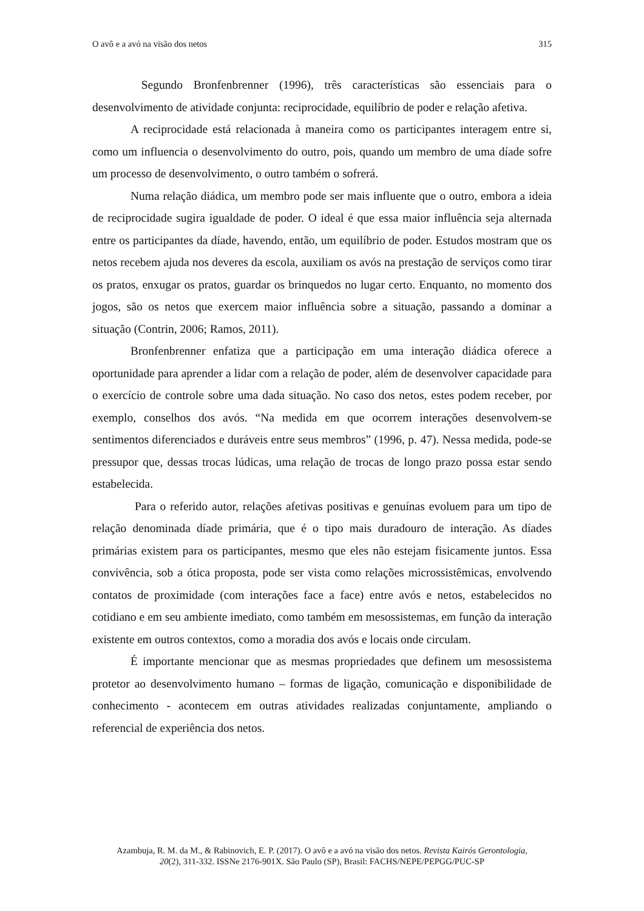O avô e a avó na visão dos netos 315
Segundo Bronfenbrenner (1996), três características são essenciais para o desenvolvimento de atividade conjunta: reciprocidade, equilíbrio de poder e relação afetiva.
A reciprocidade está relacionada à maneira como os participantes interagem entre si, como um influencia o desenvolvimento do outro, pois, quando um membro de uma díade sofre um processo de desenvolvimento, o outro também o sofrerá.
Numa relação diádica, um membro pode ser mais influente que o outro, embora a ideia de reciprocidade sugira igualdade de poder. O ideal é que essa maior influência seja alternada entre os participantes da díade, havendo, então, um equilíbrio de poder. Estudos mostram que os netos recebem ajuda nos deveres da escola, auxiliam os avós na prestação de serviços como tirar os pratos, enxugar os pratos, guardar os brinquedos no lugar certo. Enquanto, no momento dos jogos, são os netos que exercem maior influência sobre a situação, passando a dominar a situação (Contrin, 2006; Ramos, 2011).
Bronfenbrenner enfatiza que a participação em uma interação diádica oferece a oportunidade para aprender a lidar com a relação de poder, além de desenvolver capacidade para o exercício de controle sobre uma dada situação. No caso dos netos, estes podem receber, por exemplo, conselhos dos avós. “Na medida em que ocorrem interações desenvolvem-se sentimentos diferenciados e duráveis entre seus membros” (1996, p. 47). Nessa medida, pode-se pressupor que, dessas trocas lúdicas, uma relação de trocas de longo prazo possa estar sendo estabelecida.
Para o referido autor, relações afetivas positivas e genuínas evoluem para um tipo de relação denominada díade primária, que é o tipo mais duradouro de interação. As díades primárias existem para os participantes, mesmo que eles não estejam fisicamente juntos. Essa convivência, sob a ótica proposta, pode ser vista como relações microssistêmicas, envolvendo contatos de proximidade (com interações face a face) entre avós e netos, estabelecidos no cotidiano e em seu ambiente imediato, como também em mesossistemas, em função da interação existente em outros contextos, como a moradia dos avós e locais onde circulam.
É importante mencionar que as mesmas propriedades que definem um mesossistema protetor ao desenvolvimento humano – formas de ligação, comunicação e disponibilidade de conhecimento - acontecem em outras atividades realizadas conjuntamente, ampliando o referencial de experiência dos netos.
Azambuja, R. M. da M., & Rabinovich, E. P. (2017). O avô e a avó na visão dos netos. Revista Kairós Gerontologia,
20(2), 311-332. ISSNe 2176-901X. São Paulo (SP), Brasil: FACHS/NEPE/PEPGG/PUC-SP